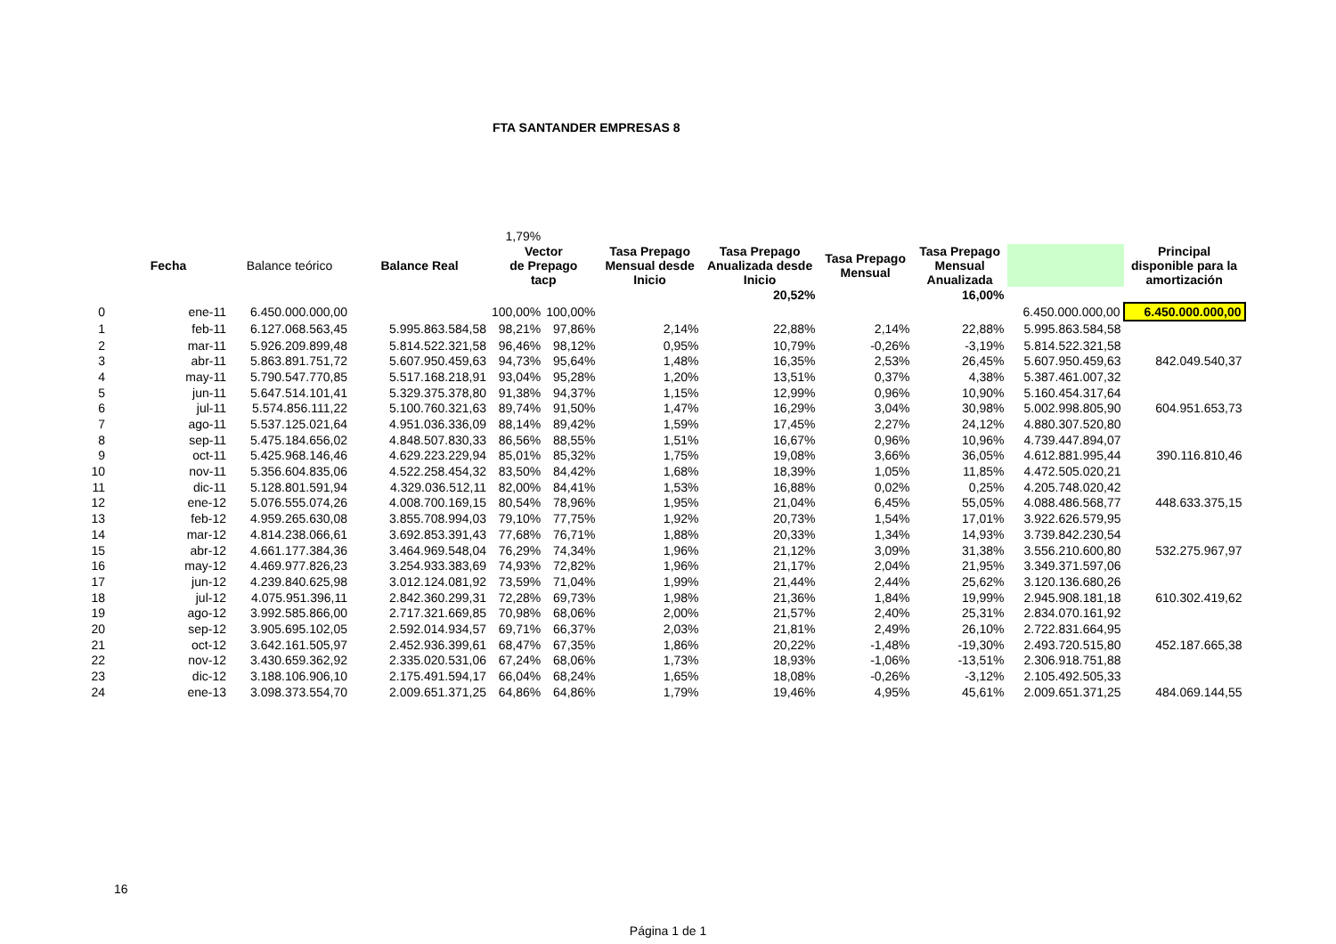FTA SANTANDER EMPRESAS 8
| | | | | 1,79% | | | | | | | |
| | Fecha | Balance teórico | Balance Real | Vector de Prepago tacp | | Tasa Prepago Mensual desde Inicio | Tasa Prepago Anualizada desde Inicio | Tasa Prepago Mensual | Tasa Prepago Mensual Anualizada | | Principal disponible para la amortización |
| | | | | | | | 20,52% | | 16,00% | | |
| 0 | ene-11 | 6.450.000.000,00 | | 100,00% | 100,00% | | | | | 6.450.000.000,00 | 6.450.000.000,00 |
| 1 | feb-11 | 6.127.068.563,45 | 5.995.863.584,58 | 98,21% | 97,86% | 2,14% | 22,88% | 2,14% | 22,88% | 5.995.863.584,58 | |
| 2 | mar-11 | 5.926.209.899,48 | 5.814.522.321,58 | 96,46% | 98,12% | 0,95% | 10,79% | -0,26% | -3,19% | 5.814.522.321,58 | |
| 3 | abr-11 | 5.863.891.751,72 | 5.607.950.459,63 | 94,73% | 95,64% | 1,48% | 16,35% | 2,53% | 26,45% | 5.607.950.459,63 | 842.049.540,37 |
| 4 | may-11 | 5.790.547.770,85 | 5.517.168.218,91 | 93,04% | 95,28% | 1,20% | 13,51% | 0,37% | 4,38% | 5.387.461.007,32 | |
| 5 | jun-11 | 5.647.514.101,41 | 5.329.375.378,80 | 91,38% | 94,37% | 1,15% | 12,99% | 0,96% | 10,90% | 5.160.454.317,64 | |
| 6 | jul-11 | 5.574.856.111,22 | 5.100.760.321,63 | 89,74% | 91,50% | 1,47% | 16,29% | 3,04% | 30,98% | 5.002.998.805,90 | 604.951.653,73 |
| 7 | ago-11 | 5.537.125.021,64 | 4.951.036.336,09 | 88,14% | 89,42% | 1,59% | 17,45% | 2,27% | 24,12% | 4.880.307.520,80 | |
| 8 | sep-11 | 5.475.184.656,02 | 4.848.507.830,33 | 86,56% | 88,55% | 1,51% | 16,67% | 0,96% | 10,96% | 4.739.447.894,07 | |
| 9 | oct-11 | 5.425.968.146,46 | 4.629.223.229,94 | 85,01% | 85,32% | 1,75% | 19,08% | 3,66% | 36,05% | 4.612.881.995,44 | 390.116.810,46 |
| 10 | nov-11 | 5.356.604.835,06 | 4.522.258.454,32 | 83,50% | 84,42% | 1,68% | 18,39% | 1,05% | 11,85% | 4.472.505.020,21 | |
| 11 | dic-11 | 5.128.801.591,94 | 4.329.036.512,11 | 82,00% | 84,41% | 1,53% | 16,88% | 0,02% | 0,25% | 4.205.748.020,42 | |
| 12 | ene-12 | 5.076.555.074,26 | 4.008.700.169,15 | 80,54% | 78,96% | 1,95% | 21,04% | 6,45% | 55,05% | 4.088.486.568,77 | 448.633.375,15 |
| 13 | feb-12 | 4.959.265.630,08 | 3.855.708.994,03 | 79,10% | 77,75% | 1,92% | 20,73% | 1,54% | 17,01% | 3.922.626.579,95 | |
| 14 | mar-12 | 4.814.238.066,61 | 3.692.853.391,43 | 77,68% | 76,71% | 1,88% | 20,33% | 1,34% | 14,93% | 3.739.842.230,54 | |
| 15 | abr-12 | 4.661.177.384,36 | 3.464.969.548,04 | 76,29% | 74,34% | 1,96% | 21,12% | 3,09% | 31,38% | 3.556.210.600,80 | 532.275.967,97 |
| 16 | may-12 | 4.469.977.826,23 | 3.254.933.383,69 | 74,93% | 72,82% | 1,96% | 21,17% | 2,04% | 21,95% | 3.349.371.597,06 | |
| 17 | jun-12 | 4.239.840.625,98 | 3.012.124.081,92 | 73,59% | 71,04% | 1,99% | 21,44% | 2,44% | 25,62% | 3.120.136.680,26 | |
| 18 | jul-12 | 4.075.951.396,11 | 2.842.360.299,31 | 72,28% | 69,73% | 1,98% | 21,36% | 1,84% | 19,99% | 2.945.908.181,18 | 610.302.419,62 |
| 19 | ago-12 | 3.992.585.866,00 | 2.717.321.669,85 | 70,98% | 68,06% | 2,00% | 21,57% | 2,40% | 25,31% | 2.834.070.161,92 | |
| 20 | sep-12 | 3.905.695.102,05 | 2.592.014.934,57 | 69,71% | 66,37% | 2,03% | 21,81% | 2,49% | 26,10% | 2.722.831.664,95 | |
| 21 | oct-12 | 3.642.161.505,97 | 2.452.936.399,61 | 68,47% | 67,35% | 1,86% | 20,22% | -1,48% | -19,30% | 2.493.720.515,80 | 452.187.665,38 |
| 22 | nov-12 | 3.430.659.362,92 | 2.335.020.531,06 | 67,24% | 68,06% | 1,73% | 18,93% | -1,06% | -13,51% | 2.306.918.751,88 | |
| 23 | dic-12 | 3.188.106.906,10 | 2.175.491.594,17 | 66,04% | 68,24% | 1,65% | 18,08% | -0,26% | -3,12% | 2.105.492.505,33 | |
| 24 | ene-13 | 3.098.373.554,70 | 2.009.651.371,25 | 64,86% | 64,86% | 1,79% | 19,46% | 4,95% | 45,61% | 2.009.651.371,25 | 484.069.144,55 |
16
Página 1 de 1